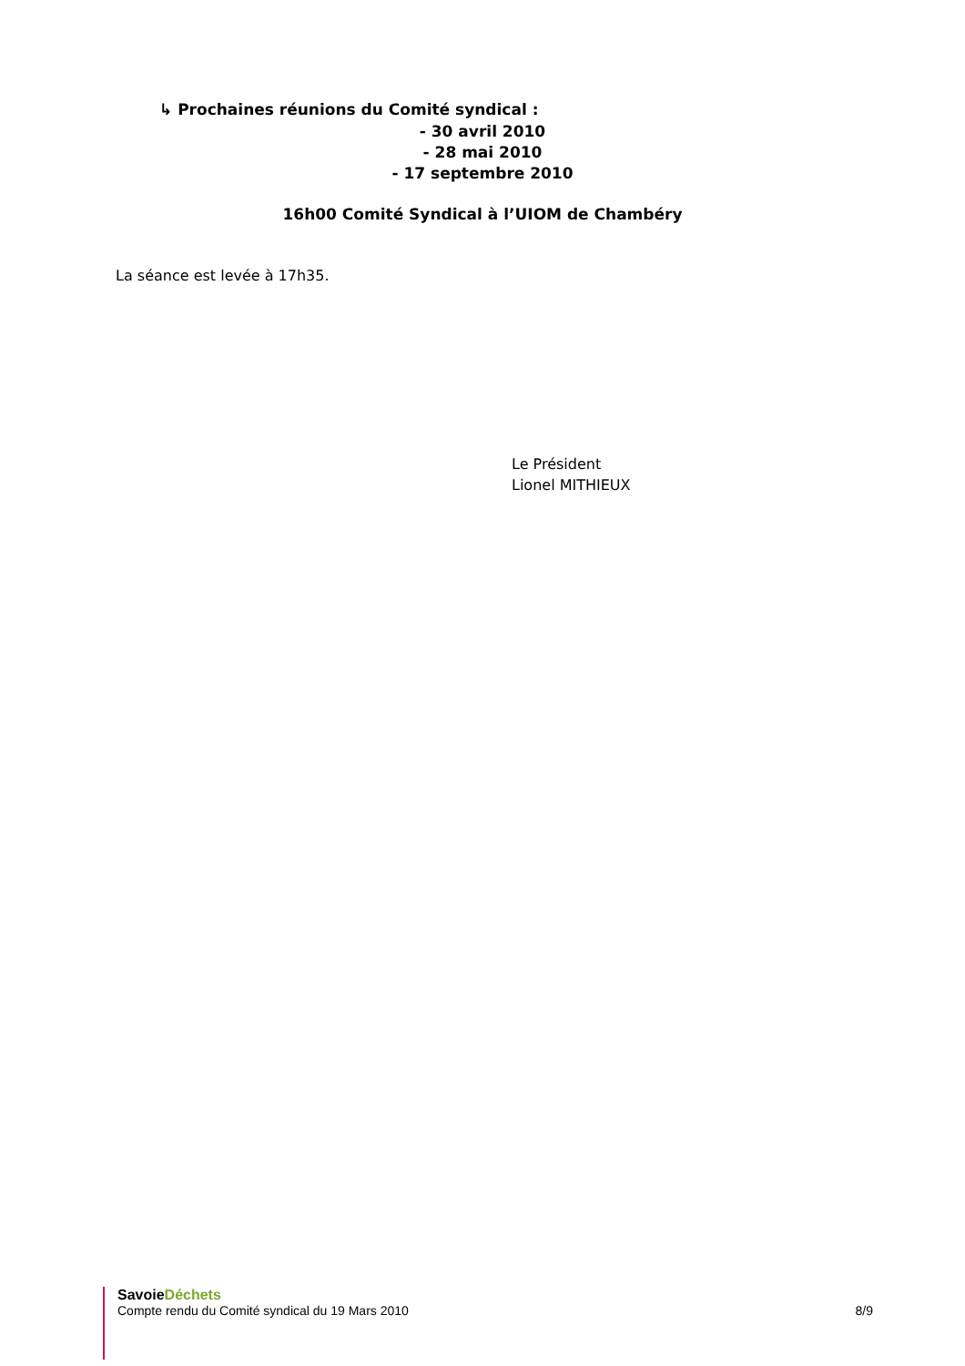↳ Prochaines réunions du Comité syndical :
- 30 avril 2010
- 28 mai 2010
- 17 septembre 2010
16h00 Comité Syndical à l’UIOM de Chambéry
La séance est levée à 17h35.
Le Président
Lionel MITHIEUX
Savoie Déchets
Compte rendu du Comité syndical du 19 Mars 2010 8/9